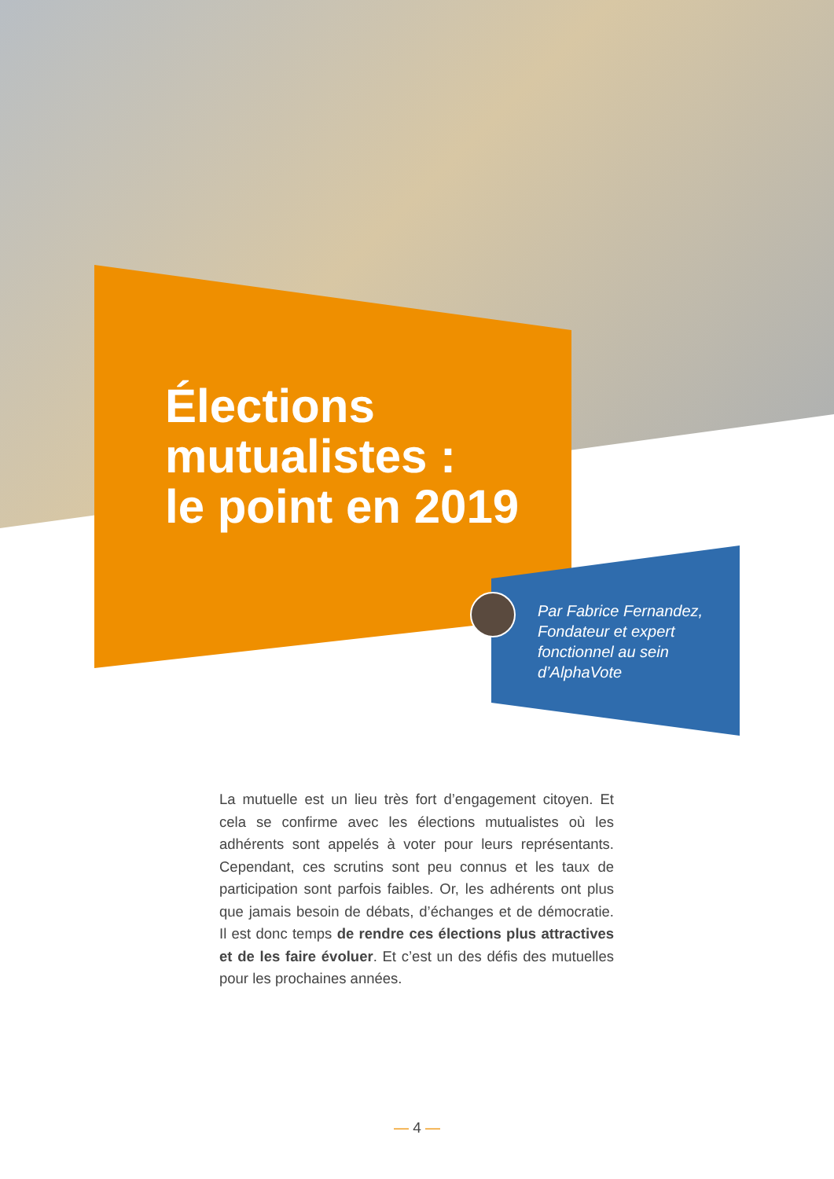Élections
mutualistes :
le point en 2019
Par Fabrice Fernandez,
Fondateur et expert
fonctionnel au sein
d’AlphaVote
La mutuelle est un lieu très fort d’engagement citoyen. Et cela se confirme avec les élections mutualistes où les adhérents sont appelés à voter pour leurs représentants. Cependant, ces scrutins sont peu connus et les taux de participation sont parfois faibles. Or, les adhérents ont plus que jamais besoin de débats, d’échanges et de démocratie. Il est donc temps de rendre ces élections plus attractives et de les faire évoluer. Et c’est un des défis des mutuelles pour les prochaines années.
— 4 —